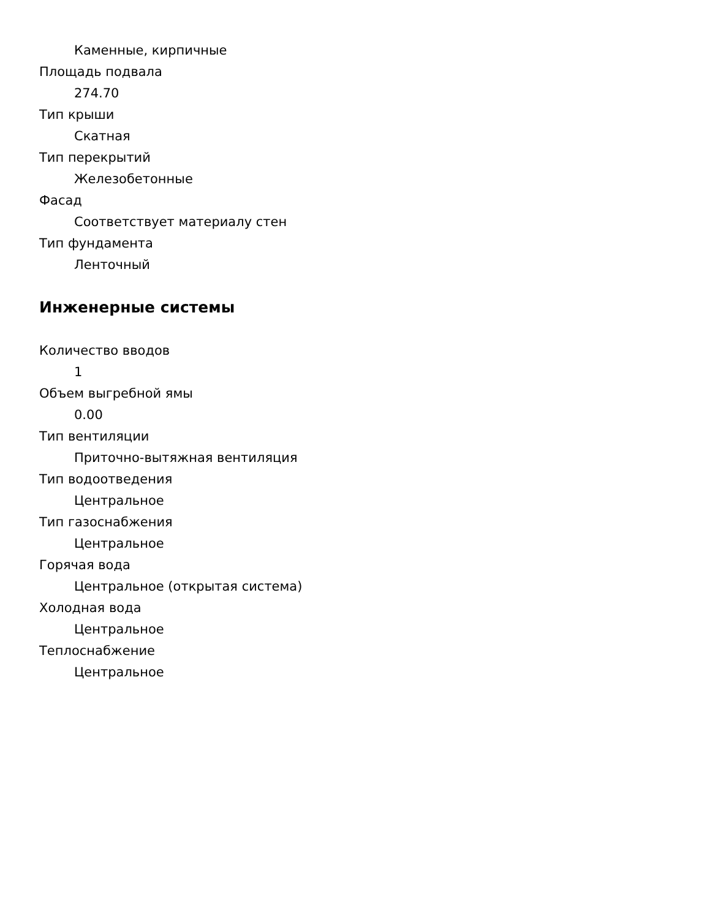Каменные, кирпичные
Площадь подвала
274.70
Тип крыши
Скатная
Тип перекрытий
Железобетонные
Фасад
Соответствует материалу стен
Тип фундамента
Ленточный
Инженерные системы
Количество вводов
1
Объем выгребной ямы
0.00
Тип вентиляции
Приточно-вытяжная вентиляция
Тип водоотведения
Центральное
Тип газоснабжения
Центральное
Горячая вода
Центральное (открытая система)
Холодная вода
Центральное
Теплоснабжение
Центральное